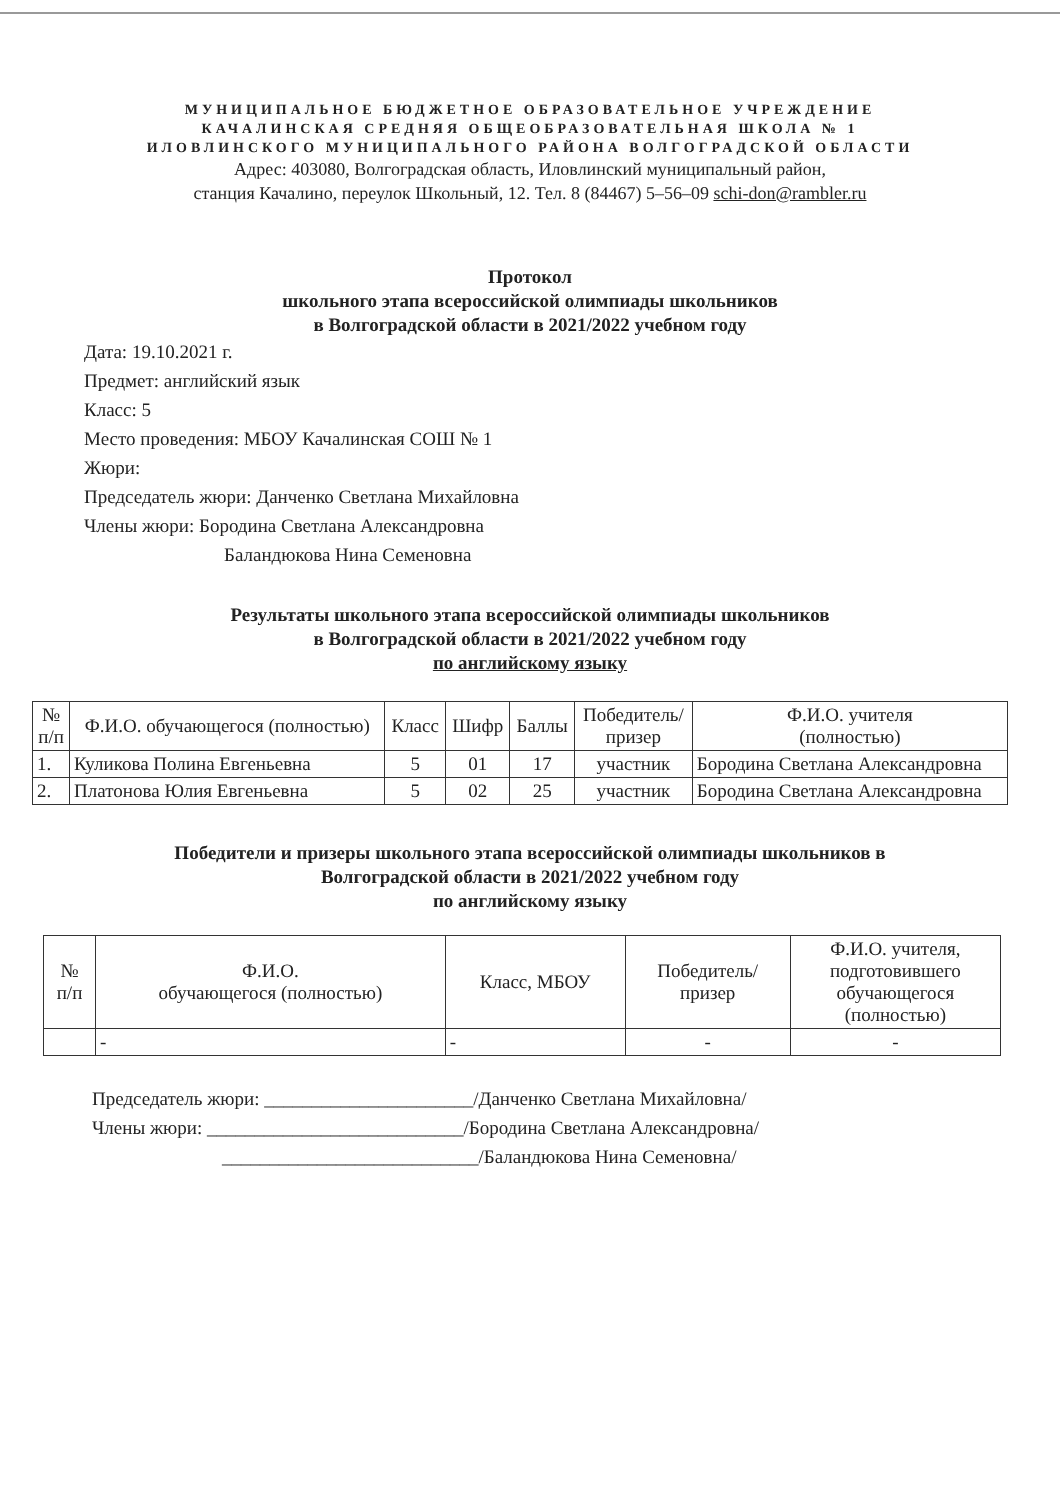МУНИЦИПАЛЬНОЕ БЮДЖЕТНОЕ ОБРАЗОВАТЕЛЬНОЕ УЧРЕЖДЕНИЕ
КАЧАЛИНСКАЯ СРЕДНЯЯ ОБЩЕОБРАЗОВАТЕЛЬНАЯ ШКОЛА № 1
ИЛОВЛИНСКОГО МУНИЦИПАЛЬНОГО РАЙОНА ВОЛГОГРАДСКОЙ ОБЛАСТИ
Адрес: 403080, Волгоградская область, Иловлинский муниципальный район,
станция Качалино, переулок Школьный, 12. Тел. 8 (84467) 5–56–09 schi-don@rambler.ru
Протокол
школьного этапа всероссийской олимпиады школьников
в Волгоградской области в 2021/2022 учебном году
Дата: 19.10.2021 г.
Предмет: английский язык
Класс: 5
Место проведения: МБОУ Качалинская СОШ № 1
Жюри:
Председатель жюри: Данченко Светлана Михайловна
Члены жюри: Бородина Светлана Александровна
Баландюкова Нина Семеновна
Результаты школьного этапа всероссийской олимпиады школьников
в Волгоградской области в 2021/2022 учебном году
по английскому языку
| № п/п | Ф.И.О. обучающегося (полностью) | Класс | Шифр | Баллы | Победитель/ призер | Ф.И.О. учителя (полностью) |
| --- | --- | --- | --- | --- | --- | --- |
| 1. | Куликова Полина Евгеньевна | 5 | 01 | 17 | участник | Бородина Светлана Александровна |
| 2. | Платонова Юлия Евгеньевна | 5 | 02 | 25 | участник | Бородина Светлана Александровна |
Победители и призеры школьного этапа всероссийской олимпиады школьников в
Волгоградской области в 2021/2022 учебном году
по английскому языку
| № п/п | Ф.И.О. обучающегося (полностью) | Класс, МБОУ | Победитель/ призер | Ф.И.О. учителя, подготовившего обучающегося (полностью) |
| --- | --- | --- | --- | --- |
| | - | - | - | - |
Председатель жюри: ______________________/Данченко Светлана Михайловна/
Члены жюри: ___________________________/Бородина Светлана Александровна/
___________________________/Баландюкова Нина Семеновна/